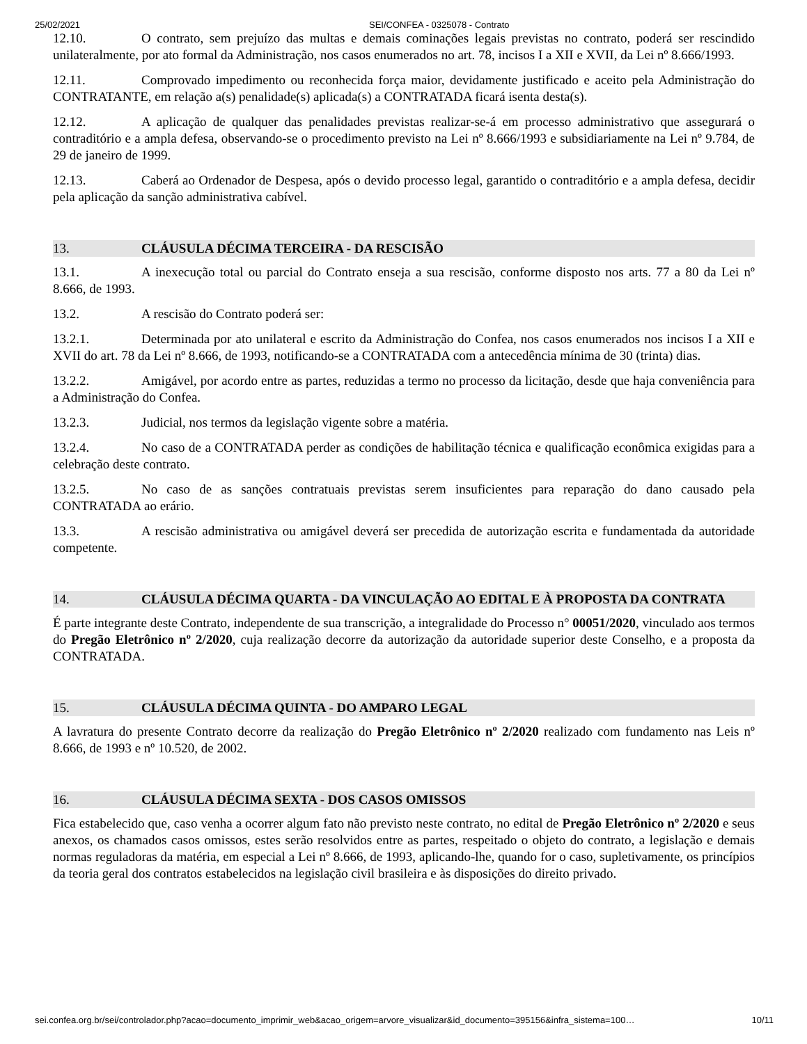25/02/2021 SEI/CONFEA - 0325078 - Contrato
12.10. O contrato, sem prejuízo das multas e demais cominações legais previstas no contrato, poderá ser rescindido unilateralmente, por ato formal da Administração, nos casos enumerados no art. 78, incisos I a XII e XVII, da Lei nº 8.666/1993.
12.11. Comprovado impedimento ou reconhecida força maior, devidamente justificado e aceito pela Administração do CONTRATANTE, em relação a(s) penalidade(s) aplicada(s) a CONTRATADA ficará isenta desta(s).
12.12. A aplicação de qualquer das penalidades previstas realizar-se-á em processo administrativo que assegurará o contraditório e a ampla defesa, observando-se o procedimento previsto na Lei nº 8.666/1993 e subsidiariamente na Lei nº 9.784, de 29 de janeiro de 1999.
12.13. Caberá ao Ordenador de Despesa, após o devido processo legal, garantido o contraditório e a ampla defesa, decidir pela aplicação da sanção administrativa cabível.
13. CLÁUSULA DÉCIMA TERCEIRA - DA RESCISÃO
13.1. A inexecução total ou parcial do Contrato enseja a sua rescisão, conforme disposto nos arts. 77 a 80 da Lei nº 8.666, de 1993.
13.2. A rescisão do Contrato poderá ser:
13.2.1. Determinada por ato unilateral e escrito da Administração do Confea, nos casos enumerados nos incisos I a XII e XVII do art. 78 da Lei nº 8.666, de 1993, notificando-se a CONTRATADA com a antecedência mínima de 30 (trinta) dias.
13.2.2. Amigável, por acordo entre as partes, reduzidas a termo no processo da licitação, desde que haja conveniência para a Administração do Confea.
13.2.3. Judicial, nos termos da legislação vigente sobre a matéria.
13.2.4. No caso de a CONTRATADA perder as condições de habilitação técnica e qualificação econômica exigidas para a celebração deste contrato.
13.2.5. No caso de as sanções contratuais previstas serem insuficientes para reparação do dano causado pela CONTRATADA ao erário.
13.3. A rescisão administrativa ou amigável deverá ser precedida de autorização escrita e fundamentada da autoridade competente.
14. CLÁUSULA DÉCIMA QUARTA - DA VINCULAÇÃO AO EDITAL E À PROPOSTA DA CONTRATA
É parte integrante deste Contrato, independente de sua transcrição, a integralidade do Processo n° 00051/2020, vinculado aos termos do Pregão Eletrônico nº 2/2020, cuja realização decorre da autorização da autoridade superior deste Conselho, e a proposta da CONTRATADA.
15. CLÁUSULA DÉCIMA QUINTA - DO AMPARO LEGAL
A lavratura do presente Contrato decorre da realização do Pregão Eletrônico nº 2/2020 realizado com fundamento nas Leis nº 8.666, de 1993 e nº 10.520, de 2002.
16. CLÁUSULA DÉCIMA SEXTA - DOS CASOS OMISSOS
Fica estabelecido que, caso venha a ocorrer algum fato não previsto neste contrato, no edital de Pregão Eletrônico nº 2/2020 e seus anexos, os chamados casos omissos, estes serão resolvidos entre as partes, respeitado o objeto do contrato, a legislação e demais normas reguladoras da matéria, em especial a Lei nº 8.666, de 1993, aplicando-lhe, quando for o caso, supletivamente, os princípios da teoria geral dos contratos estabelecidos na legislação civil brasileira e às disposições do direito privado.
sei.confea.org.br/sei/controlador.php?acao=documento_imprimir_web&acao_origem=arvore_visualizar&id_documento=395156&infra_sistema=100… 10/11